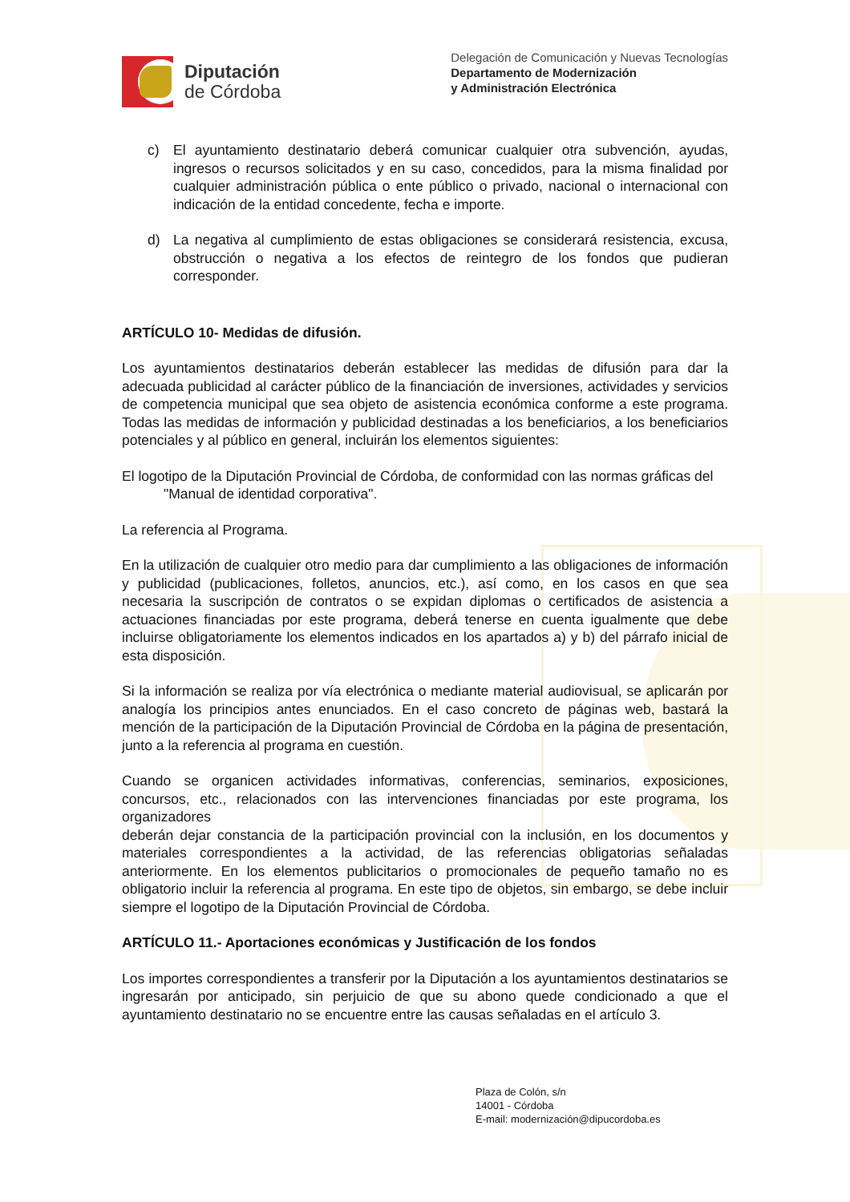Diputación
de Córdoba
Delegación de Comunicación y Nuevas Tecnologías
Departamento de Modernización
y Administración Electrónica
c) El ayuntamiento destinatario deberá comunicar cualquier otra subvención, ayudas, ingresos o recursos solicitados y en su caso, concedidos, para la misma finalidad por cualquier administración pública o ente público o privado, nacional o internacional con indicación de la entidad concedente, fecha e importe.
d) La negativa al cumplimiento de estas obligaciones se considerará resistencia, excusa, obstrucción o negativa a los efectos de reintegro de los fondos que pudieran corresponder.
ARTÍCULO 10- Medidas de difusión.
Los ayuntamientos destinatarios deberán establecer las medidas de difusión para dar la adecuada publicidad al carácter público de la financiación de inversiones, actividades y servicios de competencia municipal que sea objeto de asistencia económica conforme a este programa. Todas las medidas de información y publicidad destinadas a los beneficiarios, a los beneficiarios potenciales y al público en general, incluirán los elementos siguientes:
El logotipo de la Diputación Provincial de Córdoba, de conformidad con las normas gráficas del
"Manual de identidad corporativa".
La referencia al Programa.
En la utilización de cualquier otro medio para dar cumplimiento a las obligaciones de información y publicidad (publicaciones, folletos, anuncios, etc.), así como, en los casos en que sea necesaria la suscripción de contratos o se expidan diplomas o certificados de asistencia a actuaciones financiadas por este programa, deberá tenerse en cuenta igualmente que debe incluirse obligatoriamente los elementos indicados en los apartados a) y b) del párrafo inicial de esta disposición.
Si la información se realiza por vía electrónica o mediante material audiovisual, se aplicarán por analogía los principios antes enunciados. En el caso concreto de páginas web, bastará la mención de la participación de la Diputación Provincial de Córdoba en la página de presentación, junto a la referencia al programa en cuestión.
Cuando se organicen actividades informativas, conferencias, seminarios, exposiciones, concursos, etc., relacionados con las intervenciones financiadas por este programa, los organizadores
deberán dejar constancia de la participación provincial con la inclusión, en los documentos y materiales correspondientes a la actividad, de las referencias obligatorias señaladas anteriormente. En los elementos publicitarios o promocionales de pequeño tamaño no es obligatorio incluir la referencia al programa. En este tipo de objetos, sin embargo, se debe incluir siempre el logotipo de la Diputación Provincial de Córdoba.
ARTÍCULO 11.- Aportaciones económicas y Justificación de los fondos
Los importes correspondientes a transferir por la Diputación a los ayuntamientos destinatarios se ingresarán por anticipado, sin perjuicio de que su abono quede condicionado a que el ayuntamiento destinatario no se encuentre entre las causas señaladas en el artículo 3.
Plaza de Colón, s/n
14001 - Córdoba
E-mail: modernización@dipucordoba.es